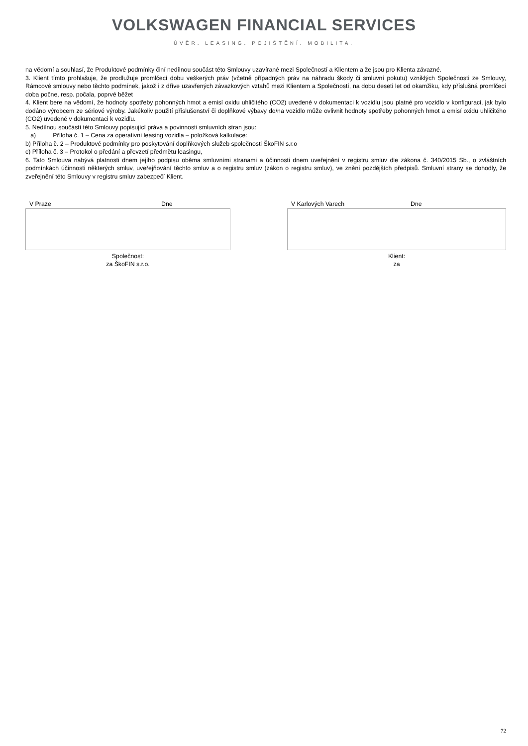VOLKSWAGEN FINANCIAL SERVICES
ÚVĚR. LEASING. POJIŠTĚNÍ. MOBILITA.
na vědomí a souhlasí, že Produktové podmínky činí nedílnou součást této Smlouvy uzavírané mezi Společností a Klientem a že jsou pro Klienta závazné.
3. Klient tímto prohlašuje, že prodlužuje promlčecí dobu veškerých práv (včetně případných práv na náhradu škody či smluvní pokutu) vzniklých Společnosti ze Smlouvy, Rámcové smlouvy nebo těchto podmínek, jakož i z dříve uzavřených závazkových vztahů mezi Klientem a Společností, na dobu deseti let od okamžiku, kdy příslušná promlčecí doba počne, resp. počala, poprvé běžet
4. Klient bere na vědomí, že hodnoty spotřeby pohonných hmot a emisí oxidu uhličitého (CO2) uvedené v dokumentaci k vozidlu jsou platné pro vozidlo v konfiguraci, jak bylo dodáno výrobcem ze sériové výroby. Jakékoliv použití příslušenství či doplňkové výbavy do/na vozidlo může ovlivnit hodnoty spotřeby pohonných hmot a emisí oxidu uhličitého (CO2) uvedené v dokumentaci k vozidlu.
5. Nedílnou součástí této Smlouvy popisující práva a povinnosti smluvních stran jsou:
a) Příloha č. 1 – Cena za operativní leasing vozidla – položková kalkulace:
b) Příloha č. 2 – Produktové podmínky pro poskytování doplňkových služeb společnosti ŠkoFIN s.r.o
c) Příloha č. 3 – Protokol o předání a převzetí předmětu leasingu,
6. Tato Smlouva nabývá platnosti dnem jejího podpisu oběma smluvními stranami a účinnosti dnem uveřejnění v registru smluv dle zákona č. 340/2015 Sb., o zvláštních podmínkách účinnosti některých smluv, uveřejňování těchto smluv a o registru smluv (zákon o registru smluv), ve znění pozdějších předpisů. Smluvní strany se dohodly, že zveřejnění této Smlouvy v registru smluv zabezpečí Klient.
V Praze Dne
Společnost:
za ŠkoFIN s.r.o.
V Karlových Varech Dne
Klient:
za
72